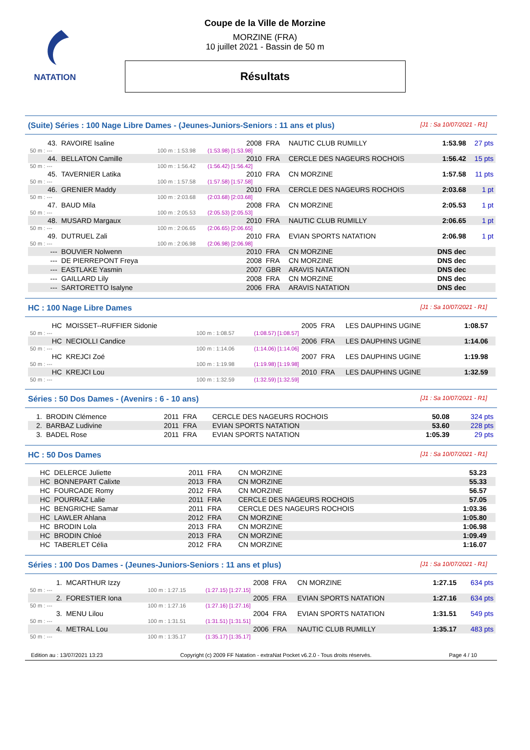NATATION
Coupe de la Ville de Morzine
MORZINE (FRA)
10 juillet 2021 - Bassin de 50 m
Résultats
(Suite) Séries : 100 Nage Libre Dames - (Jeunes-Juniors-Seniors : 11 ans et plus) [J1 : Sa 10/07/2021 - R1]
| 43. | RAVOIRE Isaline | | 2008 | FRA | NAUTIC CLUB RUMILLY | 1:53.98 | 27 pts |
| 50 m : --- | | 100 m : 1:53.98 | (1:53.98) [1:53.98] | | | | |
| 44. | BELLATON Camille | | 2010 | FRA | CERCLE DES NAGEURS ROCHOIS | 1:56.42 | 15 pts |
| 50 m : --- | | 100 m : 1:56.42 | (1:56.42) [1:56.42] | | | | |
| 45. | TAVERNIER Latika | | 2010 | FRA | CN MORZINE | 1:57.58 | 11 pts |
| 50 m : --- | | 100 m : 1:57.58 | (1:57.58) [1:57.58] | | | | |
| 46. | GRENIER Maddy | | 2010 | FRA | CERCLE DES NAGEURS ROCHOIS | 2:03.68 | 1 pt |
| 50 m : --- | | 100 m : 2:03.68 | (2:03.68) [2:03.68] | | | | |
| 47. | BAUD Mila | | 2008 | FRA | CN MORZINE | 2:05.53 | 1 pt |
| 50 m : --- | | 100 m : 2:05.53 | (2:05.53) [2:05.53] | | | | |
| 48. | MUSARD Margaux | | 2010 | FRA | NAUTIC CLUB RUMILLY | 2:06.65 | 1 pt |
| 50 m : --- | | 100 m : 2:06.65 | (2:06.65) [2:06.65] | | | | |
| 49. | DUTRUEL Zali | | 2010 | FRA | EVIAN SPORTS NATATION | 2:06.98 | 1 pt |
| 50 m : --- | | 100 m : 2:06.98 | (2:06.98) [2:06.98] | | | | |
| --- | BOUVIER Nolwenn | | 2010 | FRA | CN MORZINE | DNS dec | |
| --- | DE PIERREPONT Freya | | 2008 | FRA | CN MORZINE | DNS dec | |
| --- | EASTLAKE Yasmin | | 2007 | GBR | ARAVIS NATATION | DNS dec | |
| --- | GAILLARD Lily | | 2008 | FRA | CN MORZINE | DNS dec | |
| --- | SARTORETTO Isalyne | | 2006 | FRA | ARAVIS NATATION | DNS dec | |
HC : 100 Nage Libre Dames [J1 : Sa 10/07/2021 - R1]
| HC | MOISSET--RUFFIER Sidonie | | 2005 | FRA | LES DAUPHINS UGINE | 1:08.57 | |
| 50 m : --- | | 100 m : 1:08.57 | (1:08.57) [1:08.57] | | | | |
| HC | NECIOLLI Candice | | 2006 | FRA | LES DAUPHINS UGINE | 1:14.06 | |
| 50 m : --- | | 100 m : 1:14.06 | (1:14.06) [1:14.06] | | | | |
| HC | KREJCI Zoé | | 2007 | FRA | LES DAUPHINS UGINE | 1:19.98 | |
| 50 m : --- | | 100 m : 1:19.98 | (1:19.98) [1:19.98] | | | | |
| HC | KREJCI Lou | | 2010 | FRA | LES DAUPHINS UGINE | 1:32.59 | |
| 50 m : --- | | 100 m : 1:32.59 | (1:32.59) [1:32.59] | | | | |
Séries : 50 Dos Dames - (Avenirs : 6 - 10 ans) [J1 : Sa 10/07/2021 - R1]
| 1. | BRODIN Clémence | 2011 | FRA | CERCLE DES NAGEURS ROCHOIS | 50.08 | 324 pts |
| 2. | BARBAZ Ludivine | 2011 | FRA | EVIAN SPORTS NATATION | 53.60 | 228 pts |
| 3. | BADEL Rose | 2011 | FRA | EVIAN SPORTS NATATION | 1:05.39 | 29 pts |
HC : 50 Dos Dames [J1 : Sa 10/07/2021 - R1]
| HC | DELERCE Juliette | 2011 | FRA | CN MORZINE | 53.23 | |
| HC | BONNEPART Calixte | 2013 | FRA | CN MORZINE | 55.33 | |
| HC | FOURCADE Romy | 2012 | FRA | CN MORZINE | 56.57 | |
| HC | POURRAZ Lalie | 2011 | FRA | CERCLE DES NAGEURS ROCHOIS | 57.05 | |
| HC | BENGRICHE Samar | 2011 | FRA | CERCLE DES NAGEURS ROCHOIS | 1:03.36 | |
| HC | LAWLER Ahlana | 2012 | FRA | CN MORZINE | 1:05.80 | |
| HC | BRODIN Lola | 2013 | FRA | CN MORZINE | 1:06.98 | |
| HC | BRODIN Chloé | 2013 | FRA | CN MORZINE | 1:09.49 | |
| HC | TABERLET Célia | 2012 | FRA | CN MORZINE | 1:16.07 | |
Séries : 100 Dos Dames - (Jeunes-Juniors-Seniors : 11 ans et plus) [J1 : Sa 10/07/2021 - R1]
| 1. | MCARTHUR Izzy | | 2008 | FRA | CN MORZINE | 1:27.15 | 634 pts |
| 50 m : --- | | 100 m : 1:27.15 | (1:27.15) [1:27.15] | | | | |
| 2. | FORESTIER Iona | | 2005 | FRA | EVIAN SPORTS NATATION | 1:27.16 | 634 pts |
| 50 m : --- | | 100 m : 1:27.16 | (1:27.16) [1:27.16] | | | | |
| 3. | MENU Lilou | | 2004 | FRA | EVIAN SPORTS NATATION | 1:31.51 | 549 pts |
| 50 m : --- | | 100 m : 1:31.51 | (1:31.51) [1:31.51] | | | | |
| 4. | METRAL Lou | | 2006 | FRA | NAUTIC CLUB RUMILLY | 1:35.17 | 483 pts |
| 50 m : --- | | 100 m : 1:35.17 | (1:35.17) [1:35.17] | | | | |
Edition au : 13/07/2021 13:23 Copyright (c) 2009 FF Natation - extraNat Pocket v6.2.0 - Tous droits réservés. Page 4 / 10